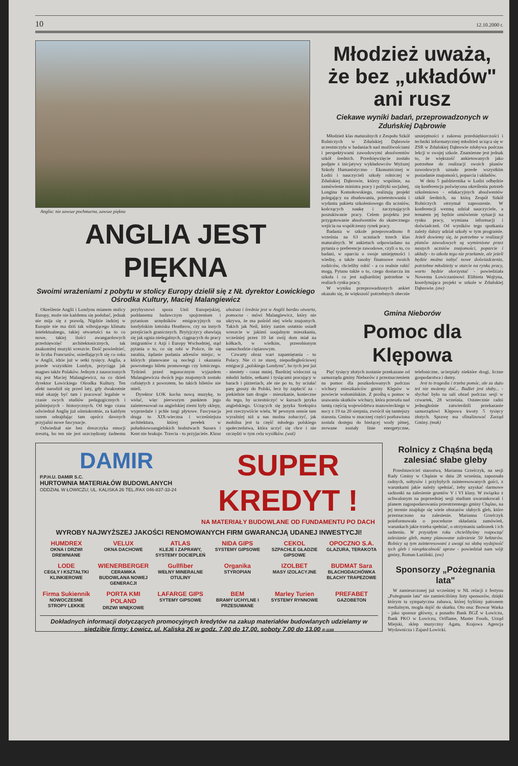10 12.10.2000 r.
Anglia: nie zawsze pochmurna, zawsze piękna
ANGLIA JEST PIĘKNA
Swoimi wrażeniami z pobytu w stolicy Europy dzielił się z NŁ dyrektor Łowickiego Ośrodka Kultury, Maciej Malangiewicz
Określenie Anglii i Londynu mianem stolicy Europy, może nie każdemu się podobać, jednak nie mija się z prawdą. Nigdzie indziej w Europie nie ma dziś tak wibrującego klimatu intelektualnego, takiej otwartości na to co nowe, takiej ilości awangardowych przedsięwzięć architektonicznych, tak znakomitej muzyki wreszcie. Dość powiedzieć, że liczba Francuzów, osiedlających się co roku w Anglii, idzie już w setki tysięcy. Anglia, a przede wszystkim Londyn, przyciąga jak magnes także Polaków. Jednym z zauroczonych nią jest Maciej Malangiewicz, na co dzień dyrektor Łowickiego Ośrodka Kultury. Ten afekt narodził się przed laty, gdy dwukrotnie miał okazję być tam i pracować legalnie w czasie swych studiów pedagogicznych i późniejszych - historycznych. Od tego czasu odwiedzał Anglię już ośmiokrotnie, za każdym razem odnajdując tam oprócz dawnych przyjaźni nowe fascynacje.
Odwiedzał nie bez dreszczyka emocji zresztą, bo ten nie jest oszczędzony żadnemu przybyszowi spoza Unii Europejskiej, poddanemu badawczym spojrzeniom i pytaniom urzędników emigracyjnych na londyńskim lotnisku Heathrow, czy na innych przejściach granicznych. Brytyjczycy obawiają się jak ognia nielegalnych, ciągnących do pracy imigrantów z Azji i Europy Wschodniej, stąd pytania o to, co się robi w Polsce, ile się zarabia, żądanie podania adresów miejsc, w których planowane są noclegi i okazania powrotnego biletu promowego czy lotniczego. Tydzień przed tegorocznym wyjazdem Malangiewicza dwóch jego znajomych zostało cofniętych z powrotem, bo takich biletów nie mieli.
Dyrektor ŁOK kocha nową muzykę, to widać, więc pierwszym punktem jego zainteresowań na angielskiej ziemi były sklepy, wyprzedaże i pchle targi płytowe. Fascynacja druga to XIX-wieczna i wcześniejsza architektura, której perełek w południowoangielskich hrabstwach Sussex i Kent nie brakuje. Trzecia - to przyjaciele. Klasa uboższa i średnia jest w Anglii bardzo otwarta, pomocna - mówi Malangiewicz, który nie ukrywa, że ma pośród niej wielu znajomych. Takich jak Neil, który zanim ostatnio osiadł wreszcie w jakimś soojalnym mieszkaniu, wcześniej przez 10 lat swój dom miał na kółkach, w wielkim, przerobionym samochodzie ciężarowym.
Czwarty obraz wart zapamiętania - to Polacy. Nie ci ze starej, niepodległościowej emigracji „polskiego Londynu", bo tych jest już - niestety - coraz mniej. Bardziej widoczni są młodzi ludzie, setkami i tysiącami pracujący w barach i pizzeriach, ale nie po to, by uciułać parę groszy do Polski, lecz by zapłacić za - piekielnie tam drogie - mieszkanie, konieczne do tego, by uczestniczyć w kursach języka angielskiego. Uczących się języka Szekspira jest rzeczywiście wielu. W pewnym sensie tam wyraźniej niż u nas można zobaczyć, jak mobilna jest ta część młodego polskiego społeczeństwa, która uczyć się chce i nie szczędzi w tym celu wysiłków. (wal)
Młodzież uważa, że bez „układów" ani rusz
Ciekawe wyniki badań, przeprowadzonych w Zduńskiej Dąbrowie
Młodzież klas maturalnych z Zespołu Szkół Rolniczych w Zduńskiej Dąbrowie uczestniczyła w badaniach nad możliwościami i perspektywami zawodowymi absolwentów szkół średnich. Przedsięwzięcie zostało podjęte z inicjatywy wykładowców Wyższej Szkoły Humanistyczno - Ekonomicznej w Łodzi i nauczycieli szkoły rolniczej w Zduńskiej Dąbrowie, którzy wspólnie, na zamówienie ministra pracy i polityki socjalnej, Longina Komołowskiego, realizują projekt polegający na zbudowaniu, przetestowaniu i wydaniu pakietu szkoleniowego dla uczniów, kończących naukę i zaczynających poszukiwanie pracy. Celem projektu jest przygotowanie absolwentów do skutecznego wejścia na współczesny rynek pracy.
Badania w szkole przeprowadzono 8 września na 63 uczniach trzech klas maturalnych. W ankietach odpowiadano na pytania o preferencje zawodowe, czyli o to, co badani, w oparciu o swoje umiejętności i wiedzę, a także zasoby finansowe swoich rodziców, chcieliby robić - a co realnie robić mogą. Pytano także o to, czego dostarcza im szkoła i co jest najbardziej potrzebne w realiach rynku pracy.
W wyniku przeprowadzonych ankiet okazało się, że większość potrzebnych obecnie umiejętności z zakresu przedsiębiorczości i techniki informatycznej młodzież ucząca się w ZSR w Zduńskiej Dąbrowie zdobywa podczas lekcji w swojej szkole. Znamienne jest jednak to, że większość ankietowanych jako potrzebne do realizacji swoich planów zawodowych uznało przede wszystkim posiadanie znajomości, poparcia i układów.
W dniu 5 października w Łodzi odbędzie się konferencja poświęcona określeniu potrzeb szkoleniowo - edukacyjnych absolwentów szkół średnich, na którą Zespół Szkół Rolniczych otrzymał zaproszenie. W konferencji wezmą udział nauczyciele, a tematem jej będzie omówienie sytuacji na rynku pracy, wymiana informacji i doświadczeń. Od wyników tego spotkania zależy dalszy udział szkoły w tym programie. Jeżeli dowiemy się, że potrzebne w realizacji planów zawodowych są wymienione przez naszych uczniów znajomości, poparcie i układy - to szkoła tego nie przełamie, ale jeżeli będzie można nabyć nowe doświadczenia, potrzebne młodzieży w starcie na rynku pracy, warto będzie skorzystać - powiedziała Nowemu Łowiczaninowi Elżbieta Wojtyna, koordynująca projekt w szkole w Zduńskiej Dąbrowie. (aw)
Gmina Nieborów
Pomoc dla Klępowa
Pięć tysięcy złotych zostanie przekazane od samorządu gminy Nieborów z przeznaczeniem na pomoc dla poszkodowanych podczas wichury mieszkańców gminy Klępów w powiecie wołomińskim. Z prośbą o pomoc w usuwaniu skutków wichury, która przeszła nad tamtą częścią województwa mazowieckiego w nocy z 19 na 20 sierpnia, zwrócił się tamtejszy starosta. Gmina w znacznej części pozbawiona została dostępu do bieżącej wody pitnej, zerwane zostały linie energetyczne, telefoniczne, ucierpiały niektóre drogi, liczne gospodarstwa i domy.
Jest to tragedia i trzeba pomóc, ale za dużo też nie możemy dać... Budżet jest słaby... - słychać było na sali obrad podczas sesji w czwartek, 28 września. Ostatecznie radni jednogłośnie zatwierdzili przekazanie samorządowi Klępowa kwoty 5 tysięcy złotych. Sprawę ma sfinalizować Zarząd Gminy. (mak)
DAMIR
P.P.H.U. DAMIR S.C.
HURTOWNIA MATERIAŁÓW BUDOWLANYCH
ODDZIAŁ W ŁOWICZU; UL. KALISKA 26 TEL./FAX 046-837-33-24
SUPER KREDYT !
NA MATERIAŁY BUDOWLANE OD FUNDAMENTU PO DACH
WYROBY NAJWYŻSZEJ JAKOŚCI RENOMOWANYCH FIRM GWARANCJĄ UDANEJ INWESTYCJI!
HUMDREX
OKNA I DRZWI DREWNIANE
VELUX
OKNA DACHOWE
ATLAS
KLEJE I ZAPRAWY, SYSTEMY DOCIEPLEŃ
NIDA GIPS
SYSTEMY GIPSOWE
CEKOL
SZPACHLE GŁADZIE GIPSOWE
OPOCZNO S.A.
GLAZURA, TERAKOTA
LODE
CEGŁY I KSZTAŁTKI KLINKIEROWE
WIENERBERGER
CERAMIKA BUDOWLANA NOWEJ GENERACJI
Gullfiber
WEŁNY MINERALNE OTULINY
Organika
STYROPIAN
IZOLBET
MASY IZOLACYJNE
BUDMAT Sara
BLACHODACHÓWKA BLACHY TRAPEZOWE
Firma Sukiennik
NOWOCZESNE STROPY LEKKIE
PORTA KMI POLAND
DRZWI WNĘKOWE
LAFARGE GIPS
SYTEMY GIPSOWE
BEM
BRAMY UCHYLNE I PRZESUWANE
Marley Turien
SYSTEMY RYNNOWE
PREFABET
GAZOBETON
Dokładnych informacji dotyczących promocyjnych kredytów na zakup materiałów budowlanych udzielamy w siedzibie firmy: Łowicz, ul. Kaliska 26 w godz. 7.00 do 17.00, soboty 7.00 do 13.00 R-1188
Rolnicy z Chąśna będą zalesiać słabe gleby
Przedstawiciel starostwa, Marianna Grzelczyk, na sesji Rady Gminy w Chąśnie w dniu 28 września, zapoznała radnych, sołtysów i przybyłych zainteresowanych gości, z warunkami jakie należy spełniać, żeby uzyskać darmowe sadzonki na zalesienie gruntów V i VI klasy. W związku z uchwalonym na poprzedniej sesji studium uwarunkowań i planem zagospodarowania przestrzennego gminy Chąśno, na jej terenie znajduje się wiele obszarów słabych gleb, które przeznaczono na zalesienie. Marianna Grzelczyk poinformowała o procedurze składania zamówień, warunkach jakie trzeba spełniać, o otrzymaniu sadzonek i ich sadzeniu. W przyszłym roku chcielibyśmy rozpocząć zalesianie gleb, mamy planowane zalesienie 50 hektarów. Rolnicy są tym zainteresowani z uwagi na słabą wydajność tych gleb i nieopłacalność upraw - powiedział nam wójt gminy, Roman Łaziński. (aw)
Sponsorzy „Pożegnania lata"
W zamieszczonej już wcześniej w NŁ relacji z festynu „Pożegnanie lata" nie zamieściliśmy listy sponsorów, dzięki którym ta sympatyczna zabawa, której byliśmy patronem medialnym, mogła dojść do skutku. Oto ona: Browar Warka - jako sponsor główny, a ponadto Bank BGŻ w Łowiczu, Bank PKO w Łowiczu, Oriflame, Master Foods, Urząd Miejski, sklep muzyczny Agata, Krajowa Agencja Wydawnicza i Zajazd Łowicki.